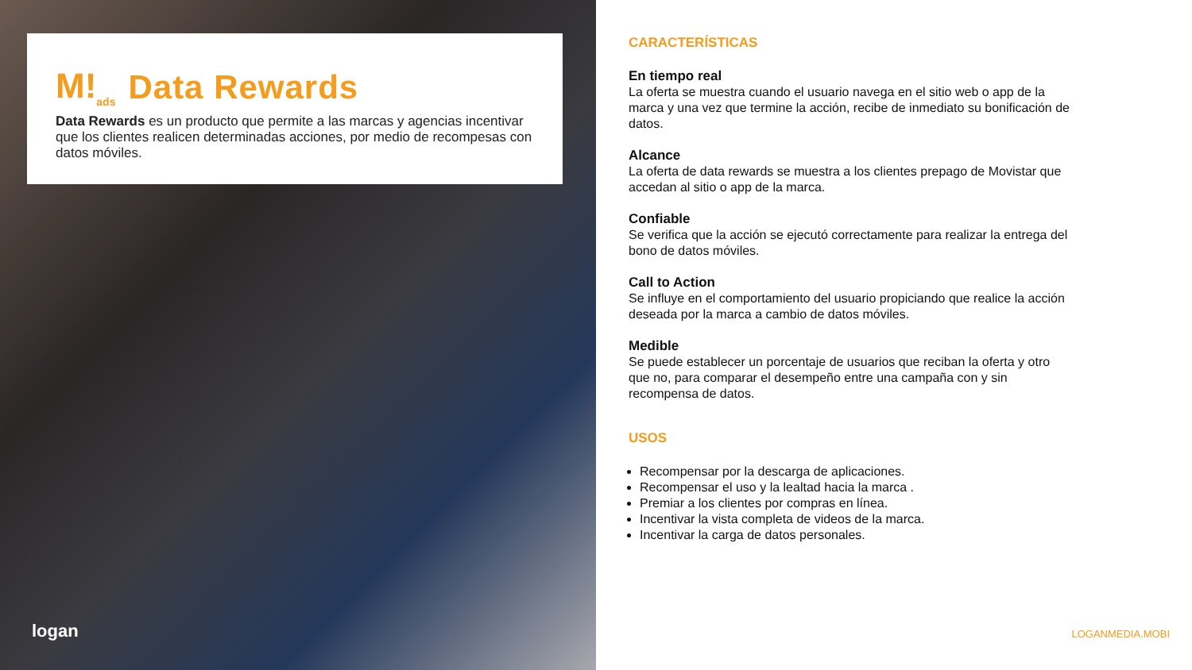M!<sub>ads</sub>
Data Rewards
Data Rewards es un producto que permite a las marcas y agencias incentivar que los clientes realicen determinadas acciones, por medio de recompesas con datos móviles.
logan
CARACTERÍSTICAS
En tiempo real
La oferta se muestra cuando el usuario navega en el sitio web o app de la marca y una vez que termine la acción, recibe de inmediato su bonificación de datos.
Alcance
La oferta de data rewards se muestra a los clientes prepago de Movistar que accedan al sitio o app de la marca.
Confiable
Se verifica que la acción se ejecutó correctamente para realizar la entrega del bono de datos móviles.
Call to Action
Se influye en el comportamiento del usuario propiciando que realice la acción deseada por la marca a cambio de datos móviles.
Medible
Se puede establecer un porcentaje de usuarios que reciban la oferta y otro que no, para comparar el desempeño entre una campaña con y sin recompensa de datos.
USOS
Recompensar por la descarga de aplicaciones.
Recompensar el uso y la lealtad hacia la marca .
Premiar a los clientes por compras en línea.
Incentivar la vista completa de videos de la marca.
Incentivar la carga de datos personales.
LOGANMEDIA.MOBI